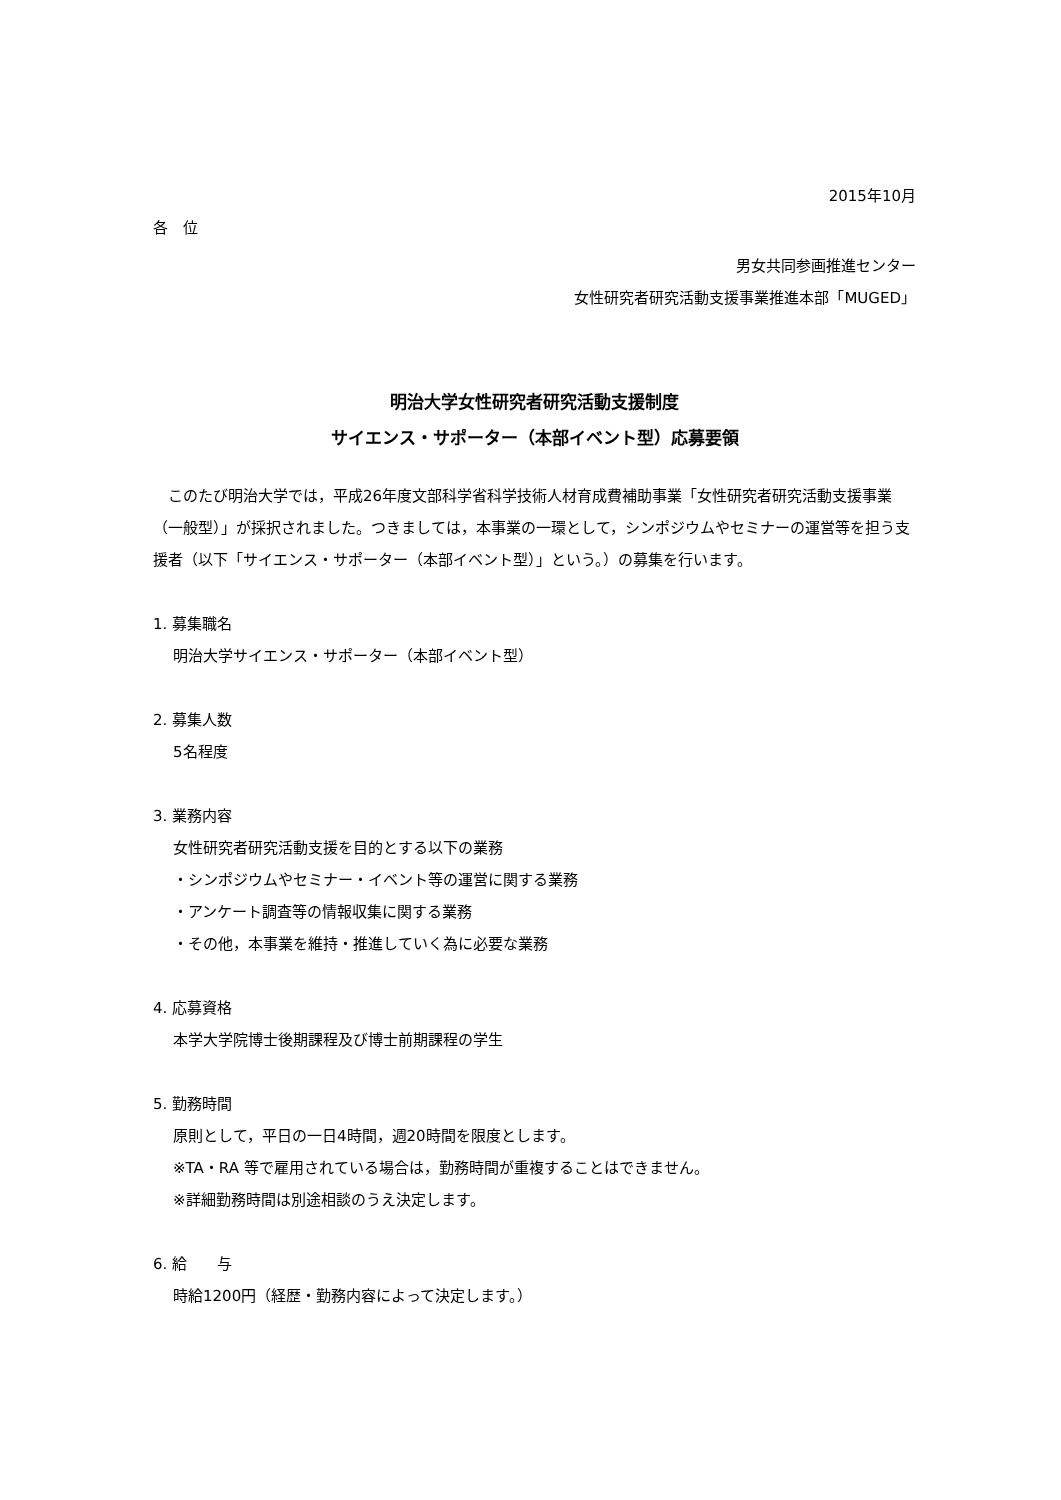2015年10月
各　位
男女共同参画推進センター
女性研究者研究活動支援事業推進本部「MUGED」
明治大学女性研究者研究活動支援制度
サイエンス・サポーター（本部イベント型）応募要領
　このたび明治大学では，平成26年度文部科学省科学技術人材育成費補助事業「女性研究者研究活動支援事業（一般型）」が採択されました。つきましては，本事業の一環として，シンポジウムやセミナーの運営等を担う支援者（以下「サイエンス・サポーター（本部イベント型）」という。）の募集を行います。
1. 募集職名
明治大学サイエンス・サポーター（本部イベント型）
2. 募集人数
5名程度
3. 業務内容
女性研究者研究活動支援を目的とする以下の業務
・シンポジウムやセミナー・イベント等の運営に関する業務
・アンケート調査等の情報収集に関する業務
・その他，本事業を維持・推進していく為に必要な業務
4. 応募資格
本学大学院博士後期課程及び博士前期課程の学生
5. 勤務時間
原則として，平日の一日4時間，週20時間を限度とします。
※TA・RA 等で雇用されている場合は，勤務時間が重複することはできません。
※詳細勤務時間は別途相談のうえ決定します。
6. 給　　与
時給1200円（経歴・勤務内容によって決定します。）